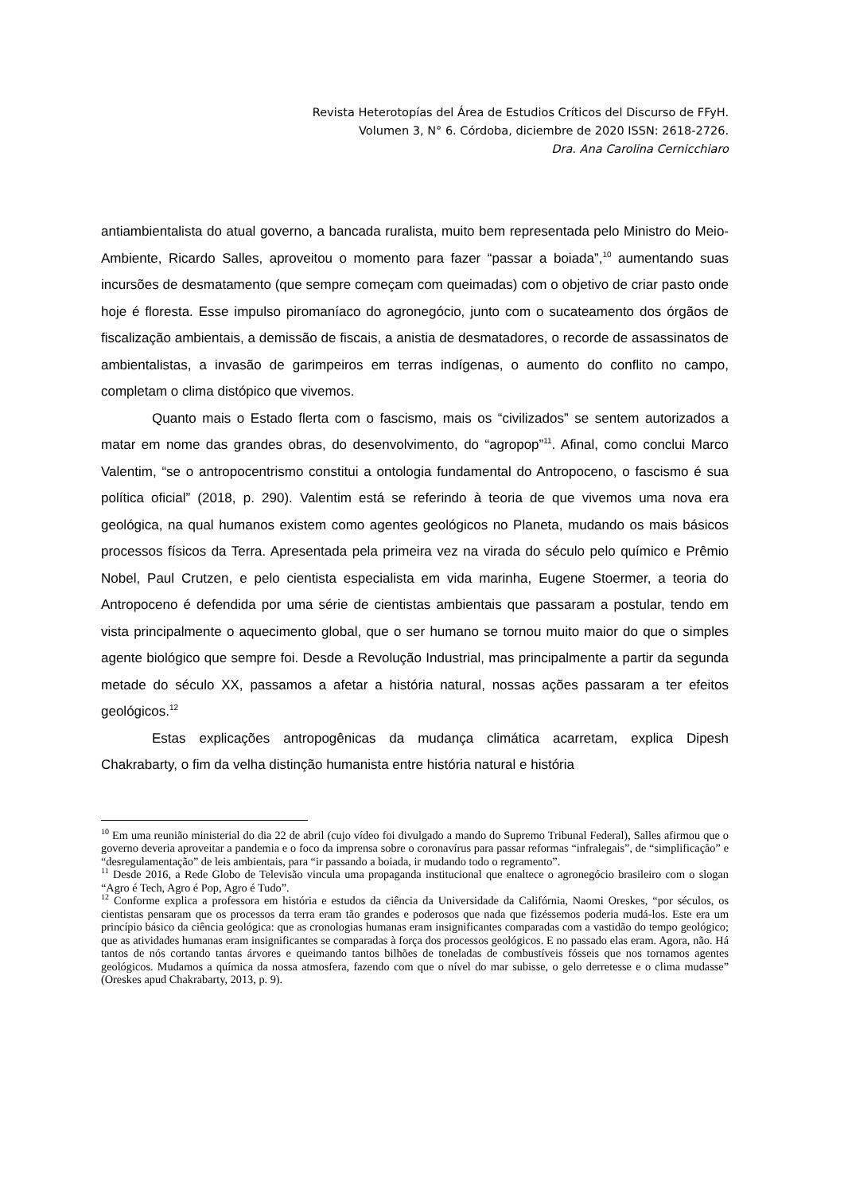Revista Heterotopías del Área de Estudios Críticos del Discurso de FFyH.
Volumen 3, N° 6. Córdoba, diciembre de 2020 ISSN: 2618-2726.
Dra. Ana Carolina Cernicchiaro
antiambientalista do atual governo, a bancada ruralista, muito bem representada pelo Ministro do Meio-Ambiente, Ricardo Salles, aproveitou o momento para fazer “passar a boiada”,<sup>10</sup> aumentando suas incursões de desmatamento (que sempre começam com queimadas) com o objetivo de criar pasto onde hoje é floresta. Esse impulso piromaníaco do agronegócio, junto com o sucateamento dos órgãos de fiscalização ambientais, a demissão de fiscais, a anistia de desmatadores, o recorde de assassinatos de ambientalistas, a invasão de garimpeiros em terras indígenas, o aumento do conflito no campo, completam o clima distópico que vivemos.
Quanto mais o Estado flerta com o fascismo, mais os “civilizados” se sentem autorizados a matar em nome das grandes obras, do desenvolvimento, do “agropop”<sup>11</sup>. Afinal, como conclui Marco Valentim, “se o antropocentrismo constitui a ontologia fundamental do Antropoceno, o fascismo é sua política oficial” (2018, p. 290). Valentim está se referindo à teoria de que vivemos uma nova era geológica, na qual humanos existem como agentes geológicos no Planeta, mudando os mais básicos processos físicos da Terra. Apresentada pela primeira vez na virada do século pelo químico e Prêmio Nobel, Paul Crutzen, e pelo cientista especialista em vida marinha, Eugene Stoermer, a teoria do Antropoceno é defendida por uma série de cientistas ambientais que passaram a postular, tendo em vista principalmente o aquecimento global, que o ser humano se tornou muito maior do que o simples agente biológico que sempre foi. Desde a Revolução Industrial, mas principalmente a partir da segunda metade do século XX, passamos a afetar a história natural, nossas ações passaram a ter efeitos geológicos.<sup>12</sup>
Estas explicações antropogênicas da mudança climática acarretam, explica Dipesh Chakrabarty, o fim da velha distinção humanista entre história natural e história
<sup>10</sup> Em uma reunião ministerial do dia 22 de abril (cujo vídeo foi divulgado a mando do Supremo Tribunal Federal), Salles afirmou que o governo deveria aproveitar a pandemia e o foco da imprensa sobre o coronavírus para passar reformas “infralegais”, de “simplificação” e “desregulamentação” de leis ambientais, para “ir passando a boiada, ir mudando todo o regramento”.
<sup>11</sup> Desde 2016, a Rede Globo de Televisão vincula uma propaganda institucional que enaltece o agronegócio brasileiro com o slogan “Agro é Tech, Agro é Pop, Agro é Tudo”.
<sup>12</sup> Conforme explica a professora em história e estudos da ciência da Universidade da Califórnia, Naomi Oreskes, “por séculos, os cientistas pensaram que os processos da terra eram tão grandes e poderosos que nada que fizéssemos poderia mudá-los. Este era um princípio básico da ciência geológica: que as cronologias humanas eram insignificantes comparadas com a vastidão do tempo geológico; que as atividades humanas eram insignificantes se comparadas à força dos processos geológicos. E no passado elas eram. Agora, não. Há tantos de nós cortando tantas árvores e queimando tantos bilhões de toneladas de combustíveis fósseis que nos tornamos agentes geológicos. Mudamos a química da nossa atmosfera, fazendo com que o nível do mar subisse, o gelo derretesse e o clima mudasse” (Oreskes apud Chakrabarty, 2013, p. 9).